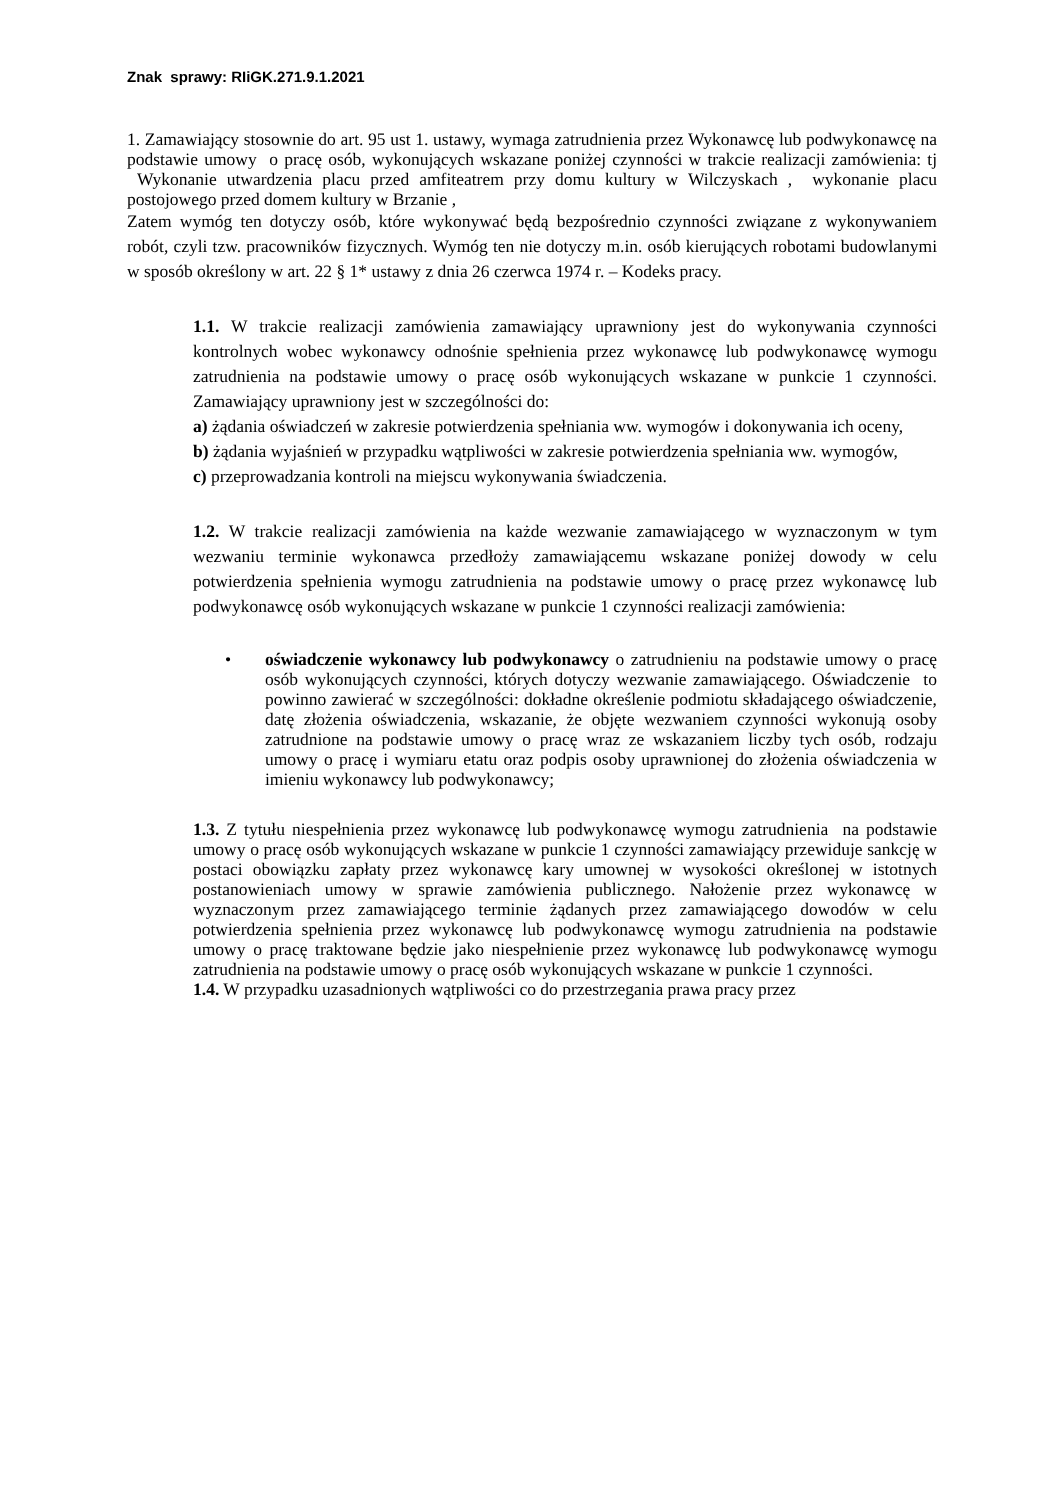Znak sprawy: RIiGK.271.9.1.2021
1. Zamawiający stosownie do art. 95 ust 1. ustawy, wymaga zatrudnienia przez Wykonawcę lub podwykonawcę na podstawie umowy o pracę osób, wykonujących wskazane poniżej czynności w trakcie realizacji zamówienia: tj Wykonanie utwardzenia placu przed amfiteatrem przy domu kultury w Wilczyskach , wykonanie placu postojowego przed domem kultury w Brzanie ,
Zatem wymóg ten dotyczy osób, które wykonywać będą bezpośrednio czynności związane z wykonywaniem robót, czyli tzw. pracowników fizycznych. Wymóg ten nie dotyczy m.in. osób kierujących robotami budowlanymi w sposób określony w art. 22 § 1* ustawy z dnia 26 czerwca 1974 r. – Kodeks pracy.
1.1. W trakcie realizacji zamówienia zamawiający uprawniony jest do wykonywania czynności kontrolnych wobec wykonawcy odnośnie spełnienia przez wykonawcę lub podwykonawcę wymogu zatrudnienia na podstawie umowy o pracę osób wykonujących wskazane w punkcie 1 czynności. Zamawiający uprawniony jest w szczególności do:
a) żądania oświadczeń w zakresie potwierdzenia spełniania ww. wymogów i dokonywania ich oceny,
b) żądania wyjaśnień w przypadku wątpliwości w zakresie potwierdzenia spełniania ww. wymogów,
c) przeprowadzania kontroli na miejscu wykonywania świadczenia.
1.2. W trakcie realizacji zamówienia na każde wezwanie zamawiającego w wyznaczonym w tym wezwaniu terminie wykonawca przedłoży zamawiającemu wskazane poniżej dowody w celu potwierdzenia spełnienia wymogu zatrudnienia na podstawie umowy o pracę przez wykonawcę lub podwykonawcę osób wykonujących wskazane w punkcie 1 czynności realizacji zamówienia:
•
oświadczenie wykonawcy lub podwykonawcy o zatrudnieniu na podstawie umowy o pracę osób wykonujących czynności, których dotyczy wezwanie zamawiającego. Oświadczenie to powinno zawierać w szczególności: dokładne określenie podmiotu składającego oświadczenie, datę złożenia oświadczenia, wskazanie, że objęte wezwaniem czynności wykonują osoby zatrudnione na podstawie umowy o pracę wraz ze wskazaniem liczby tych osób, rodzaju umowy o pracę i wymiaru etatu oraz podpis osoby uprawnionej do złożenia oświadczenia w imieniu wykonawcy lub podwykonawcy;
1.3. Z tytułu niespełnienia przez wykonawcę lub podwykonawcę wymogu zatrudnienia na podstawie umowy o pracę osób wykonujących wskazane w punkcie 1 czynności zamawiający przewiduje sankcję w postaci obowiązku zapłaty przez wykonawcę kary umownej w wysokości określonej w istotnych postanowieniach umowy w sprawie zamówienia publicznego. Nałożenie przez wykonawcę w wyznaczonym przez zamawiającego terminie żądanych przez zamawiającego dowodów w celu potwierdzenia spełnienia przez wykonawcę lub podwykonawcę wymogu zatrudnienia na podstawie umowy o pracę traktowane będzie jako niespełnienie przez wykonawcę lub podwykonawcę wymogu zatrudnienia na podstawie umowy o pracę osób wykonujących wskazane w punkcie 1 czynności.
1.4. W przypadku uzasadnionych wątpliwości co do przestrzegania prawa pracy przez